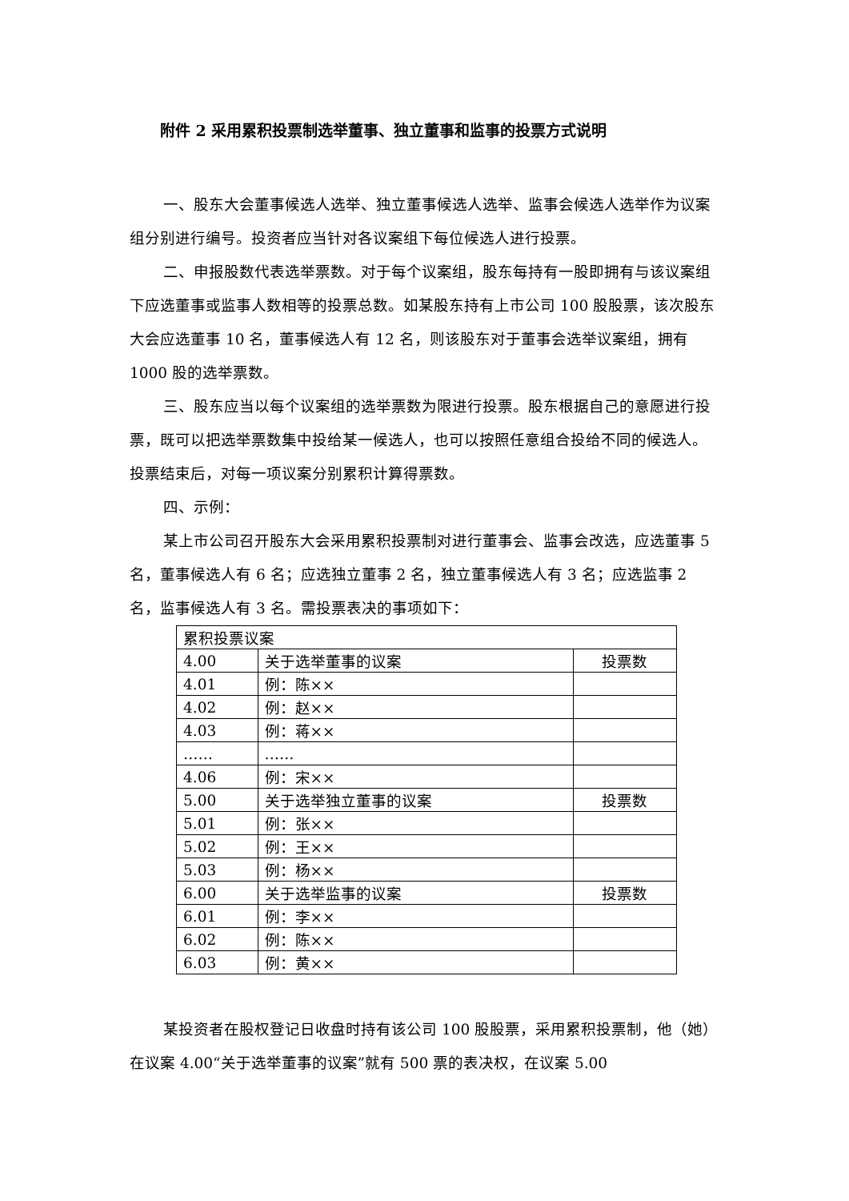附件 2 采用累积投票制选举董事、独立董事和监事的投票方式说明
一、股东大会董事候选人选举、独立董事候选人选举、监事会候选人选举作为议案组分别进行编号。投资者应当针对各议案组下每位候选人进行投票。
二、申报股数代表选举票数。对于每个议案组，股东每持有一股即拥有与该议案组下应选董事或监事人数相等的投票总数。如某股东持有上市公司 100 股股票，该次股东大会应选董事 10 名，董事候选人有 12 名，则该股东对于董事会选举议案组，拥有 1000 股的选举票数。
三、股东应当以每个议案组的选举票数为限进行投票。股东根据自己的意愿进行投票，既可以把选举票数集中投给某一候选人，也可以按照任意组合投给不同的候选人。投票结束后，对每一项议案分别累积计算得票数。
四、示例：
某上市公司召开股东大会采用累积投票制对进行董事会、监事会改选，应选董事 5 名，董事候选人有 6 名；应选独立董事 2 名，独立董事候选人有 3 名；应选监事 2 名，监事候选人有 3 名。需投票表决的事项如下：
| 累积投票议案 | | |
| 4.00 | 关于选举董事的议案 | 投票数 |
| 4.01 | 例：陈×× | |
| 4.02 | 例：赵×× | |
| 4.03 | 例：蒋×× | |
| …… | …… | |
| 4.06 | 例：宋×× | |
| 5.00 | 关于选举独立董事的议案 | 投票数 |
| 5.01 | 例：张×× | |
| 5.02 | 例：王×× | |
| 5.03 | 例：杨×× | |
| 6.00 | 关于选举监事的议案 | 投票数 |
| 6.01 | 例：李×× | |
| 6.02 | 例：陈×× | |
| 6.03 | 例：黄×× | |
某投资者在股权登记日收盘时持有该公司 100 股股票，采用累积投票制，他（她）在议案 4.00“关于选举董事的议案”就有 500 票的表决权，在议案 5.00